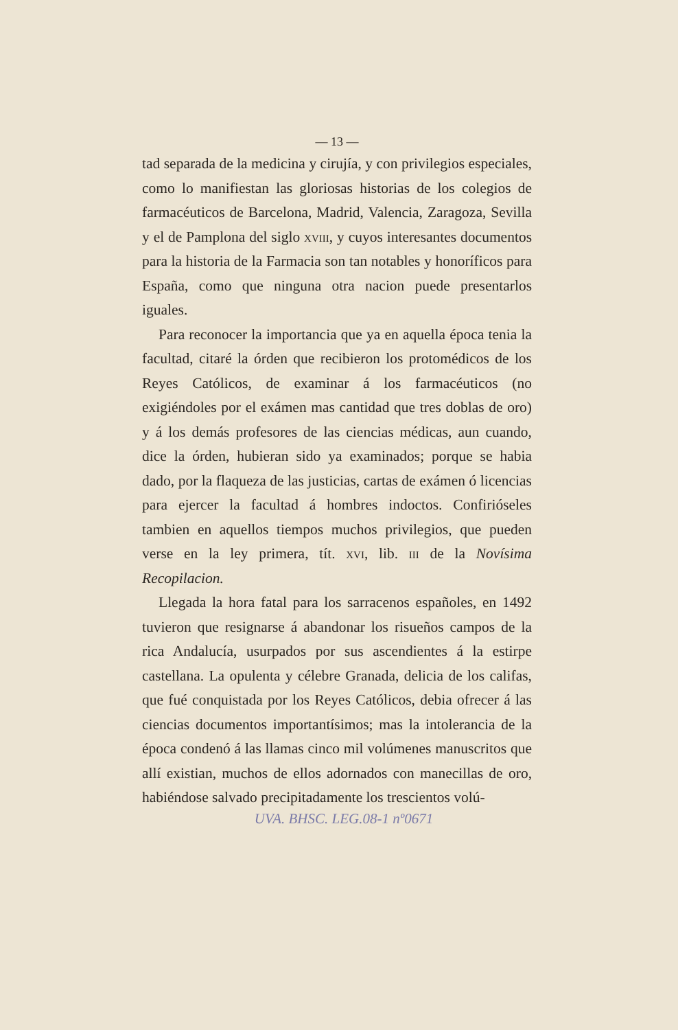— 13 —
tad separada de la medicina y cirujía, y con privilegios especiales, como lo manifiestan las gloriosas historias de los colegios de farmacéuticos de Barcelona, Madrid, Valencia, Zaragoza, Sevilla y el de Pamplona del siglo xviii, y cuyos interesantes documentos para la historia de la Farmacia son tan notables y honoríficos para España, como que ninguna otra nacion puede presentarlos iguales.
Para reconocer la importancia que ya en aquella época tenia la facultad, citaré la órden que recibieron los protomédicos de los Reyes Católicos, de examinar á los farmacéuticos (no exigiéndoles por el exámen mas cantidad que tres doblas de oro) y á los demás profesores de las ciencias médicas, aun cuando, dice la órden, hubieran sido ya examinados; porque se habia dado, por la flaqueza de las justicias, cartas de exámen ó licencias para ejercer la facultad á hombres indoctos. Confirióseles tambien en aquellos tiempos muchos privilegios, que pueden verse en la ley primera, tít. xvi, lib. iii de la Novísima Recopilacion.
Llegada la hora fatal para los sarracenos españoles, en 1492 tuvieron que resignarse á abandonar los risueños campos de la rica Andalucía, usurpados por sus ascendientes á la estirpe castellana. La opulenta y célebre Granada, delicia de los califas, que fué conquistada por los Reyes Católicos, debia ofrecer á las ciencias documentos importantísimos; mas la intolerancia de la época condenó á las llamas cinco mil volúmenes manuscritos que allí existian, muchos de ellos adornados con manecillas de oro, habiéndose salvado precipitadamente los trescientos volú-
UVA. BHSC. LEG.08-1 nº0671